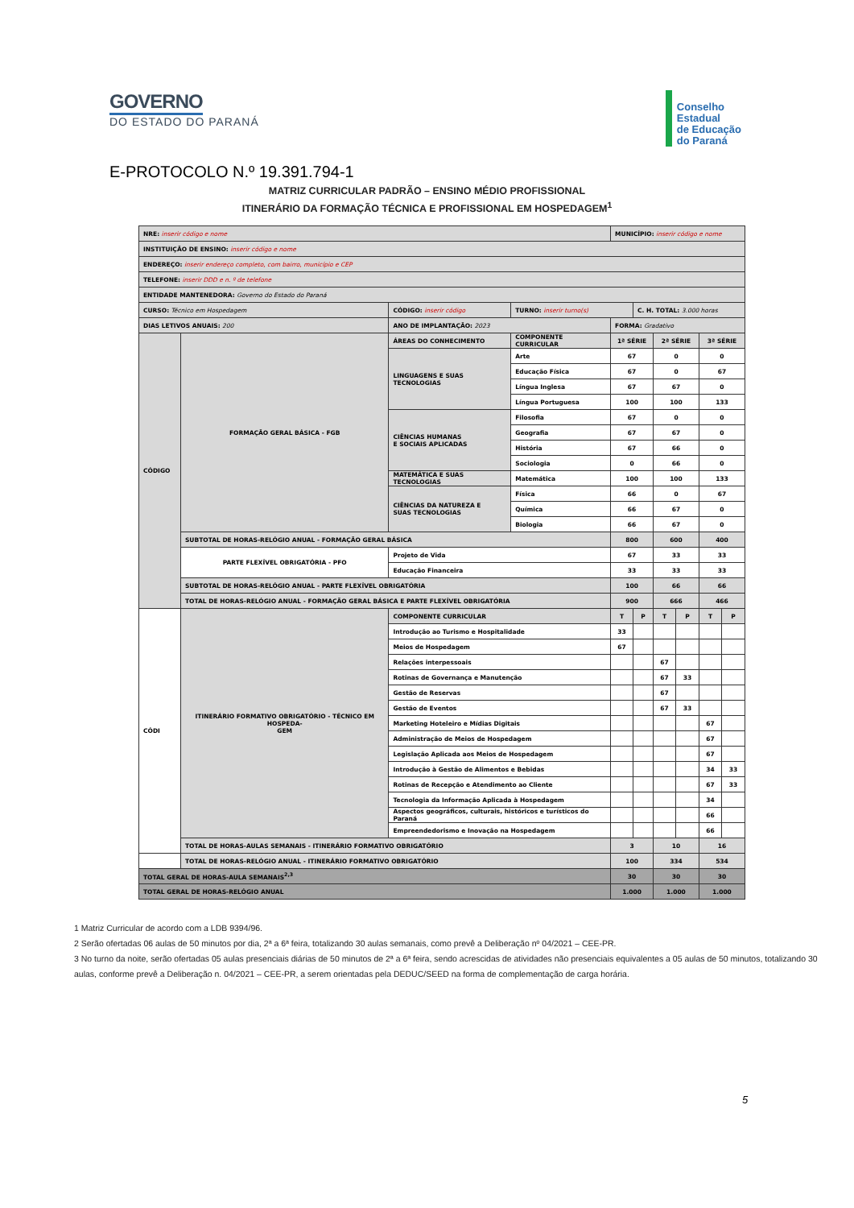GOVERNO
DO ESTADO DO PARANÁ
Conselho
Estadual
de Educação
do Paraná
E-PROTOCOLO N.º 19.391.794-1
MATRIZ CURRICULAR PADRÃO – ENSINO MÉDIO PROFISSIONAL
ITINERÁRIO DA FORMAÇÃO TÉCNICA E PROFISSIONAL EM HOSPEDAGEM<sup>1</sup>
| NRE: inserir código e nome | | | | MUNICÍPIO: inserir código e nome | | | | | |
| INSTITUIÇÃO DE ENSINO: inserir código e nome | | | | | | | | | |
| ENDEREÇO: inserir endereço completo, com bairro, município e CEP | | | | | | | | | |
| TELEFONE: inserir DDD e n. º de telefone | | | | | | | | | |
| ENTIDADE MANTENEDORA: Governo do Estado do Paraná | | | | | | | | | |
| CURSO: Técnico em Hospedagem | | CÓDIGO: inserir código | TURNO: inserir turno(s) | | C. H. TOTAL: 3.000 horas | | | | |
| DIAS LETIVOS ANUAIS: 200 | | ANO DE IMPLANTAÇÃO: 2023 | | FORMA: Gradativo | | | | | |
| CÓDIGO | FORMAÇÃO GERAL BÁSICA - FGB | ÁREAS DO CONHECIMENTO | COMPONENTE CURRICULAR | 1ª SÉRIE | | 2ª SÉRIE | | 3ª SÉRIE | |
| | | LINGUAGENS E SUAS TECNOLOGIAS | Arte | 67 | | 0 | | 0 | |
| | | | Educação Física | 67 | | 0 | | 67 | |
| | | | Língua Inglesa | 67 | | 67 | | 0 | |
| | | | Língua Portuguesa | 100 | | 100 | | 133 | |
| | | CIÊNCIAS HUMANAS E SOCIAIS APLICADAS | Filosofia | 67 | | 0 | | 0 | |
| | | | Geografia | 67 | | 67 | | 0 | |
| | | | História | 67 | | 66 | | 0 | |
| | | | Sociologia | 0 | | 66 | | 0 | |
| | | MATEMÁTICA E SUAS TECNOLOGIAS | Matemática | 100 | | 100 | | 133 | |
| | | CIÊNCIAS DA NATUREZA E SUAS TECNOLOGIAS | Física | 66 | | 0 | | 67 | |
| | | | Química | 66 | | 67 | | 0 | |
| | | | Biologia | 66 | | 67 | | 0 | |
| | SUBTOTAL DE HORAS-RELÓGIO ANUAL - FORMAÇÃO GERAL BÁSICA | | | 800 | | 600 | | 400 | |
| | PARTE FLEXÍVEL OBRIGATÓRIA - PFO | Projeto de Vida | | 67 | | 33 | | 33 | |
| | | Educação Financeira | | 33 | | 33 | | 33 | |
| | SUBTOTAL DE HORAS-RELÓGIO ANUAL - PARTE FLEXÍVEL OBRIGATÓRIA | | | 100 | | 66 | | 66 | |
| | TOTAL DE HORAS-RELÓGIO ANUAL - FORMAÇÃO GERAL BÁSICA E PARTE FLEXÍVEL OBRIGATÓRIA | | | 900 | | 666 | | 466 | |
| CÓDI | ITINERÁRIO FORMATIVO OBRIGATÓRIO - TÉCNICO EM HOSPEDA- GEM | COMPONENTE CURRICULAR | | T | P | T | P | T | P |
| | | Introdução ao Turismo e Hospitalidade | | 33 | | | | | |
| | | Meios de Hospedagem | | 67 | | | | | |
| | | Relações interpessoais | | | | 67 | | | |
| | | Rotinas de Governança e Manutenção | | | | 67 | 33 | | |
| | | Gestão de Reservas | | | | 67 | | | |
| | | Gestão de Eventos | | | | 67 | 33 | | |
| | | Marketing Hoteleiro e Mídias Digitais | | | | | | 67 | |
| | | Administração de Meios de Hospedagem | | | | | | 67 | |
| | | Legislação Aplicada aos Meios de Hospedagem | | | | | | 67 | |
| | | Introdução à Gestão de Alimentos e Bebidas | | | | | | 34 | 33 |
| | | Rotinas de Recepção e Atendimento ao Cliente | | | | | | 67 | 33 |
| | | Tecnologia da Informação Aplicada à Hospedagem | | | | | | 34 | |
| | | Aspectos geográficos, culturais, históricos e turísticos do Paraná | | | | | | 66 | |
| | | Empreendedorismo e Inovação na Hospedagem | | | | | | 66 | |
| | TOTAL DE HORAS-AULAS SEMANAIS - ITINERÁRIO FORMATIVO OBRIGATÓRIO | | | 3 | | 10 | | 16 | |
| | TOTAL DE HORAS-RELÓGIO ANUAL - ITINERÁRIO FORMATIVO OBRIGATÓRIO | | | 100 | | 334 | | 534 | |
| TOTAL GERAL DE HORAS-AULA SEMANAIS<sup>2,3</sup> | | | | 30 | | 30 | | 30 | |
| TOTAL GERAL DE HORAS-RELÓGIO ANUAL | | | | 1.000 | | 1.000 | | 1.000 | |
1 Matriz Curricular de acordo com a LDB 9394/96.
2 Serão ofertadas 06 aulas de 50 minutos por dia, 2ª a 6ª feira, totalizando 30 aulas semanais, como prevê a Deliberação nº 04/2021 – CEE-PR.
3 No turno da noite, serão ofertadas 05 aulas presenciais diárias de 50 minutos de 2ª a 6ª feira, sendo acrescidas de atividades não presenciais equivalentes a 05 aulas de 50 minutos, totalizando 30 aulas, conforme prevê a Deliberação n. 04/2021 – CEE-PR, a serem orientadas pela DEDUC/SEED na forma de complementação de carga horária.
5